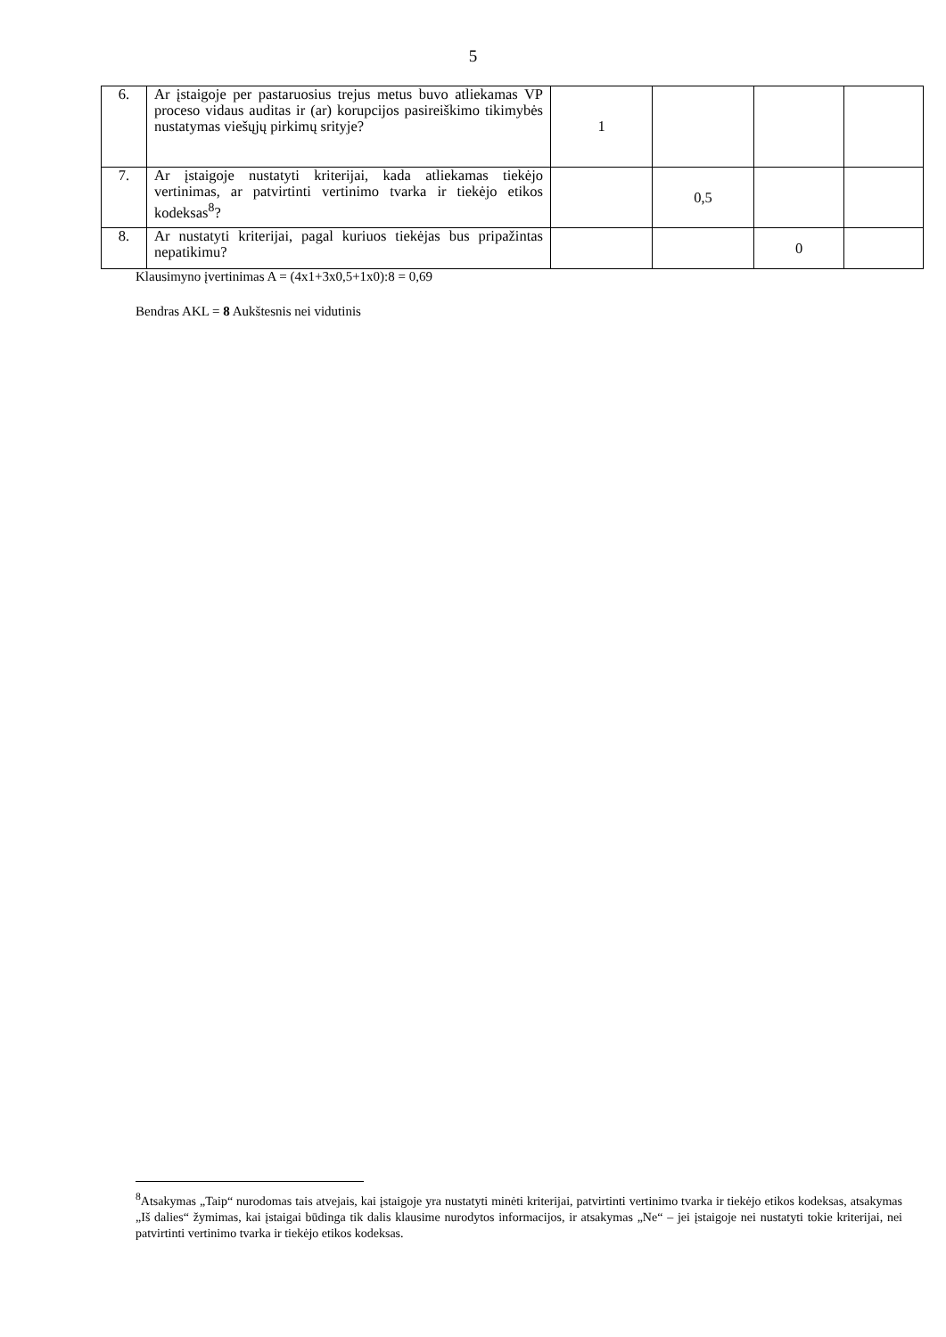5
| 6. | Ar įstaigoje per pastaruosius trejus metus buvo atliekamas VP proceso vidaus auditas ir (ar) korupcijos pasireiškimo tikimybės nustatymas viešųjų pirkimų srityje? | 1 | | | |
| 7. | Ar įstaigoje nustatyti kriterijai, kada atliekamas tiekėjo vertinimas, ar patvirtinti vertinimo tvarka ir tiekėjo etikos kodeksas<sup>8</sup>? | | 0,5 | | |
| 8. | Ar nustatyti kriterijai, pagal kuriuos tiekėjas bus pripažintas nepatikimu? | | | 0 | |
Klausimyno įvertinimas A = (4x1+3x0,5+1x0):8 = 0,69
Bendras AKL = 8 Aukštesnis nei vidutinis
<sup>8</sup> Atsakymas „Taip“ nurodomas tais atvejais, kai įstaigoje yra nustatyti minėti kriterijai, patvirtinti vertinimo tvarka ir tiekėjo etikos kodeksas, atsakymas „Iš dalies“ žymimas, kai įstaigai būdinga tik dalis klausime nurodytos informacijos, ir atsakymas „Ne“ – jei įstaigoje nei nustatyti tokie kriterijai, nei patvirtinti vertinimo tvarka ir tiekėjo etikos kodeksas.